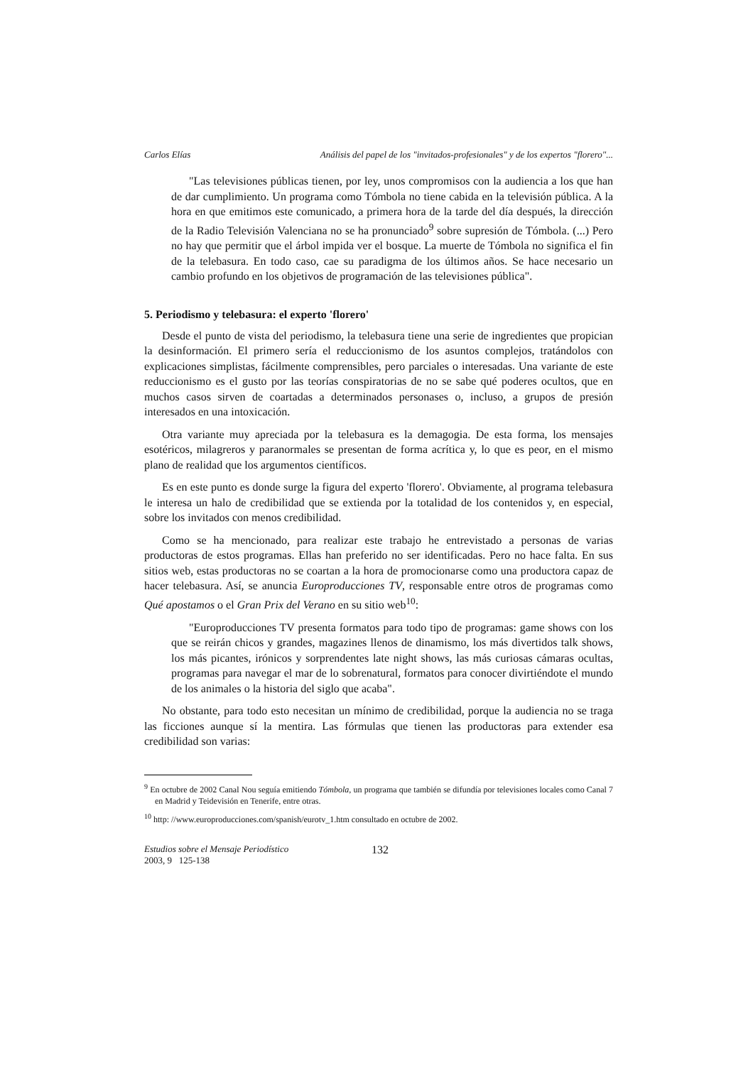Carlos Elías Análisis del papel de los "invitados-profesionales" y de los expertos "florero"...
"Las televisiones públicas tienen, por ley, unos compromisos con la audiencia a los que han de dar cumplimiento. Un programa como Tómbola no tiene cabida en la televisión pública. A la hora en que emitimos este comunicado, a primera hora de la tarde del día después, la dirección de la Radio Televisión Valenciana no se ha pronunciado<sup>9</sup> sobre supresión de Tómbola. (...) Pero no hay que permitir que el árbol impida ver el bosque. La muerte de Tómbola no significa el fin de la telebasura. En todo caso, cae su paradigma de los últimos años. Se hace necesario un cambio profundo en los objetivos de programación de las televisiones pública".
5. Periodismo y telebasura: el experto 'florero'
Desde el punto de vista del periodismo, la telebasura tiene una serie de ingredientes que propician la desinformación. El primero sería el reduccionismo de los asuntos complejos, tratándolos con explicaciones simplistas, fácilmente comprensibles, pero parciales o interesadas. Una variante de este reduccionismo es el gusto por las teorías conspiratorias de no se sabe qué poderes ocultos, que en muchos casos sirven de coartadas a determinados personases o, incluso, a grupos de presión interesados en una intoxicación.
Otra variante muy apreciada por la telebasura es la demagogia. De esta forma, los mensajes esotéricos, milagreros y paranormales se presentan de forma acrítica y, lo que es peor, en el mismo plano de realidad que los argumentos científicos.
Es en este punto es donde surge la figura del experto 'florero'. Obviamente, al programa telebasura le interesa un halo de credibilidad que se extienda por la totalidad de los contenidos y, en especial, sobre los invitados con menos credibilidad.
Como se ha mencionado, para realizar este trabajo he entrevistado a personas de varias productoras de estos programas. Ellas han preferido no ser identificadas. Pero no hace falta. En sus sitios web, estas productoras no se coartan a la hora de promocionarse como una productora capaz de hacer telebasura. Así, se anuncia Europroducciones TV, responsable entre otros de programas como Qué apostamos o el Gran Prix del Verano en su sitio web<sup>10</sup>:
"Europroducciones TV presenta formatos para todo tipo de programas: game shows con los que se reirán chicos y grandes, magazines llenos de dinamismo, los más divertidos talk shows, los más picantes, irónicos y sorprendentes late night shows, las más curiosas cámaras ocultas, programas para navegar el mar de lo sobrenatural, formatos para conocer divirtiéndote el mundo de los animales o la historia del siglo que acaba".
No obstante, para todo esto necesitan un mínimo de credibilidad, porque la audiencia no se traga las ficciones aunque sí la mentira. Las fórmulas que tienen las productoras para extender esa credibilidad son varias:
<sup>9</sup> En octubre de 2002 Canal Nou seguía emitiendo Tómbola, un programa que también se difundía por televisiones locales como Canal 7 en Madrid y Teidevisión en Tenerife, entre otras.
<sup>10</sup> http: //www.europroducciones.com/spanish/eurotv_1.htm consultado en octubre de 2002.
Estudios sobre el Mensaje Periodístico
2003, 9 125-138
132